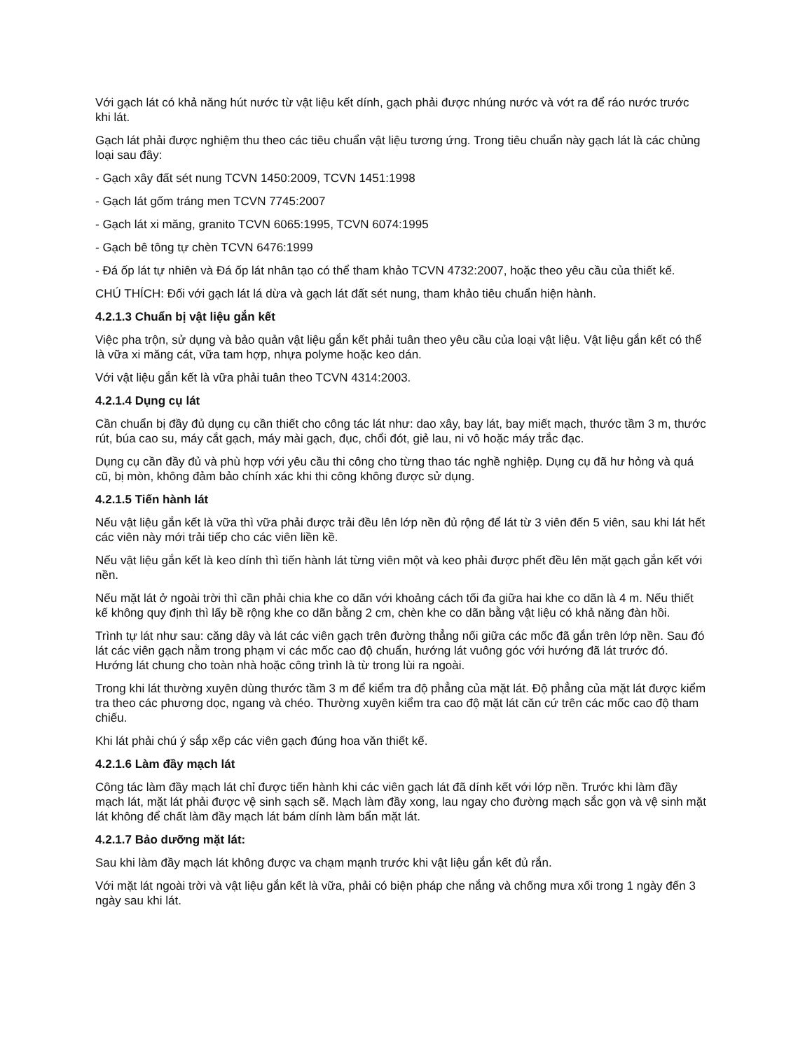Với gạch lát có khả năng hút nước từ vật liệu kết dính, gạch phải được nhúng nước và vớt ra để ráo nước trước khi lát.
Gạch lát phải được nghiệm thu theo các tiêu chuẩn vật liệu tương ứng. Trong tiêu chuẩn này gạch lát là các chủng loại sau đây:
- Gạch xây đất sét nung TCVN 1450:2009, TCVN 1451:1998
- Gạch lát gốm tráng men TCVN 7745:2007
- Gạch lát xi măng, granito TCVN 6065:1995, TCVN 6074:1995
- Gạch bê tông tự chèn TCVN 6476:1999
- Đá ốp lát tự nhiên và Đá ốp lát nhân tạo có thể tham khảo TCVN 4732:2007, hoặc theo yêu cầu của thiết kế.
CHÚ THÍCH: Đối với gạch lát lá dừa và gạch lát đất sét nung, tham khảo tiêu chuẩn hiện hành.
4.2.1.3 Chuẩn bị vật liệu gắn kết
Việc pha trộn, sử dụng và bảo quản vật liệu gắn kết phải tuân theo yêu cầu của loại vật liệu. Vật liệu gắn kết có thể là vữa xi măng cát, vữa tam hợp, nhựa polyme hoặc keo dán.
Với vật liệu gắn kết là vữa phải tuân theo TCVN 4314:2003.
4.2.1.4 Dụng cụ lát
Cần chuẩn bị đầy đủ dụng cụ cần thiết cho công tác lát như: dao xây, bay lát, bay miết mạch, thước tầm 3 m, thước rút, búa cao su, máy cắt gạch, máy mài gạch, đục, chổi đót, giẻ lau, ni vô hoặc máy trắc đạc.
Dụng cụ cần đầy đủ và phù hợp với yêu cầu thi công cho từng thao tác nghề nghiệp. Dụng cụ đã hư hỏng và quá cũ, bị mòn, không đảm bảo chính xác khi thi công không được sử dụng.
4.2.1.5 Tiến hành lát
Nếu vật liệu gắn kết là vữa thì vữa phải được trải đều lên lớp nền đủ rộng để lát từ 3 viên đến 5 viên, sau khi lát hết các viên này mới trải tiếp cho các viên liền kề.
Nếu vật liệu gắn kết là keo dính thì tiến hành lát từng viên một và keo phải được phết đều lên mặt gạch gắn kết với nền.
Nếu mặt lát ở ngoài trời thì cần phải chia khe co dãn với khoảng cách tối đa giữa hai khe co dãn là 4 m. Nếu thiết kế không quy định thì lấy bề rộng khe co dãn bằng 2 cm, chèn khe co dãn bằng vật liệu có khả năng đàn hồi.
Trình tự lát như sau: căng dây và lát các viên gạch trên đường thẳng nối giữa các mốc đã gắn trên lớp nền. Sau đó lát các viên gạch nằm trong phạm vi các mốc cao độ chuẩn, hướng lát vuông góc với hướng đã lát trước đó. Hướng lát chung cho toàn nhà hoặc công trình là từ trong lùi ra ngoài.
Trong khi lát thường xuyên dùng thước tầm 3 m để kiểm tra độ phẳng của mặt lát. Độ phẳng của mặt lát được kiểm tra theo các phương dọc, ngang và chéo. Thường xuyên kiểm tra cao độ mặt lát căn cứ trên các mốc cao độ tham chiếu.
Khi lát phải chú ý sắp xếp các viên gạch đúng hoa văn thiết kế.
4.2.1.6 Làm đầy mạch lát
Công tác làm đầy mạch lát chỉ được tiến hành khi các viên gạch lát đã dính kết với lớp nền. Trước khi làm đầy mạch lát, mặt lát phải được vệ sinh sạch sẽ. Mạch làm đầy xong, lau ngay cho đường mạch sắc gọn và vệ sinh mặt lát không để chất làm đầy mạch lát bám dính làm bẩn mặt lát.
4.2.1.7 Bảo dưỡng mặt lát:
Sau khi làm đầy mạch lát không được va chạm mạnh trước khi vật liệu gắn kết đủ rắn.
Với mặt lát ngoài trời và vật liệu gắn kết là vữa, phải có biện pháp che nắng và chống mưa xối trong 1 ngày đến 3 ngày sau khi lát.